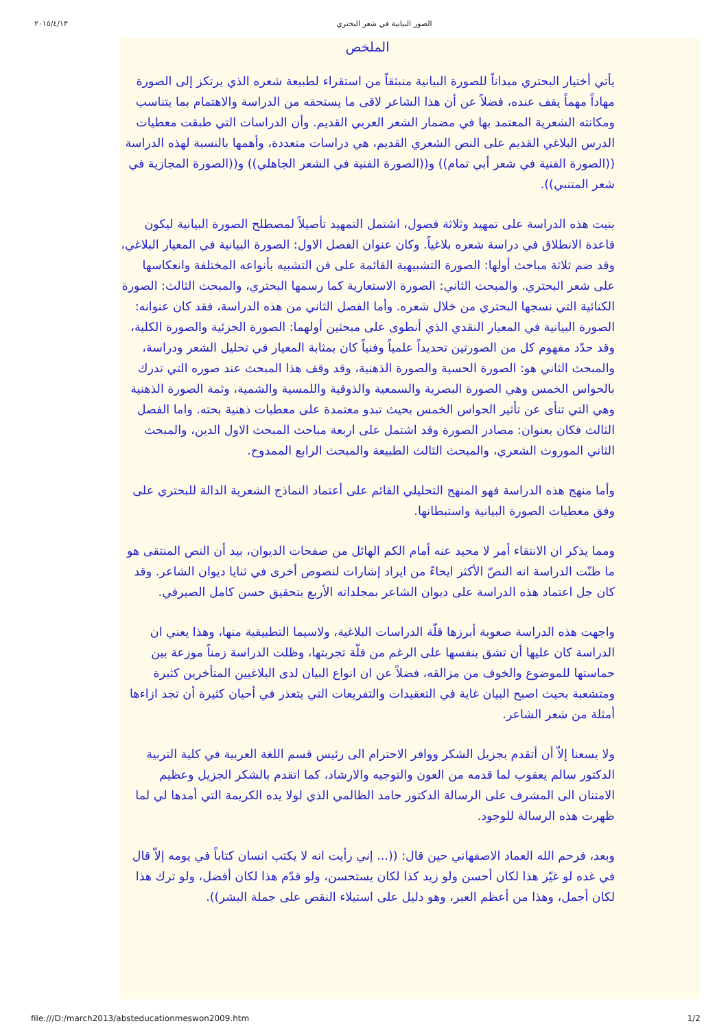٢٠١٥/٤/١٣ الصور البيانية في شعر البحتري
الملخص
يأتي أختيار البحتري ميداناً للصورة البيانية منبثقاً من استقراء لطبيعة شعره الذي يرتكز إلى الصورة مهاداً مهماً يقف عنده، فضلاً عن أن هذا الشاعر لاقى ما يستحقه من الدراسة والاهتمام بما يتناسب ومكانته الشعرية المعتمد بها في مضمار الشعر العربي القديم. وأن الدراسات التي طبقت معطيات الدرس البلاغي القديم على النص الشعري القديم، هي دراسات متعددة، وأهمها بالنسبة لهذه الدراسة ((الصورة الفنية في شعر أبي تمام)) و((الصورة الفنية في الشعر الجاهلي)) و((الصورة المجازية في شعر المتنبي)).
بنيت هذه الدراسة على تمهيد وثلاثة فصول، اشتمل التمهيد تأصيلاً لمصطلح الصورة البيانية ليكون قاعدة الانطلاق في دراسة شعره بلاغياً. وكان عنوان الفصل الاول: الصورة البيانية في المعيار البلاغي، وقد ضم ثلاثة مباحث أولها: الصورة التشبيهية القائمة على فن التشبيه بأنواعه المختلفة وانعكاسها على شعر البحتري. والمبحث الثاني: الصورة الاستعارية كما رسمها البحتري، والمبحث الثالث: الصورة الكنائية التي نسجها البحتري من خلال شعره. وأما الفصل الثاني من هذه الدراسة، فقد كان عنوانه: الصورة البيانية في المعيار النقدي الذي أنطوى على مبحثين أولهما: الصورة الجزئية والصورة الكلية، وقد حدّد مفهوم كل من الصورتين تحديداً علمياً وفنياً كان بمثابة المعيار في تحليل الشعر ودراسة، والمبحث الثاني هو: الصورة الحسية والصورة الذهنية، وقد وقف هذا المبحث عند صوره التي تدرك بالحواس الخمس وهي الصورة البصرية والسمعية والذوقية واللمسية والشمية، وثمة الصورة الذهنية وهي التي تنأى عن تأثير الحواس الخمس بحيث تبدو معتمدة على معطيات ذهنية بحته. واما الفصل الثالث فكان بعنوان: مصادر الصورة وقد اشتمل على اربعة مباحث المبحث الاول الدين، والمبحث الثاني الموروث الشعري، والمبحث الثالث الطبيعة والمبحث الرابع الممدوح.
وأما منهج هذه الدراسة فهو المنهج التحليلي القائم على أعتماد النماذج الشعرية الدالة للبحتري على وفق معطيات الصورة البيانية واستبطانها.
ومما يذكر ان الانتقاء أمر لا محيد عنه أمام الكم الهائل من صفحات الديوان، بيد أن النص المنتقى هو ما ظنّت الدراسة انه النصّ الأكثر ايحاءً من ايراد إشارات لنصوص أخرى في ثنايا ديوان الشاعر. وقد كان جل اعتماد هذه الدراسة على ديوان الشاعر بمجلداته الأربع بتحقيق حسن كامل الصيرفي.
واجهت هذه الدراسة صعوبة أبرزها قلّة الدراسات البلاغية، ولاسيما التطبيقية منها، وهذا يعني ان الدراسة كان عليها أن تشق بنفسها على الرغم من قلّة تجربتها، وظلت الدراسة زمناً موزعة بين حماستها للموضوع والخوف من مزالقه، فضلاً عن ان انواع البيان لدى البلاغيين المتأخرين كثيرة ومتشعبة بحيث اصبح البيان غاية في التعقيدات والتفريعات التي يتعذر في أحيان كثيرة أن تجد ازاءها أمثلة من شعر الشاعر.
ولا يسعنا إلاّ أن أتقدم بجزيل الشكر ووافر الاحترام الى رئيس قسم اللغة العربية في كلية التربية الدكتور سالم يعقوب لما قدمه من العون والتوجيه والارشاد، كما اتقدم بالشكر الجزيل وعظيم الامتنان الى المشرف على الرسالة الدكتور حامد الظالمي الذي لولا يده الكريمة التي أمدها لي لما ظهرت هذه الرسالة للوجود.
وبعد، فرحم الله العماد الاصفهاني حين قال: ((... إني رأيت انه لا يكتب انسان كتاباً في يومه إلاّ قال في غده لو غيّر هذا لكان أحسن ولو زيد كذا لكان يستحسن، ولو قدّم هذا لكان أفضل، ولو ترك هذا لكان أجمل، وهذا من أعظم العبر، وهو دليل على استيلاء النقص على جملة البشر)).
file:///D:/march2013/absteducationmeswon2009.htm 1/2